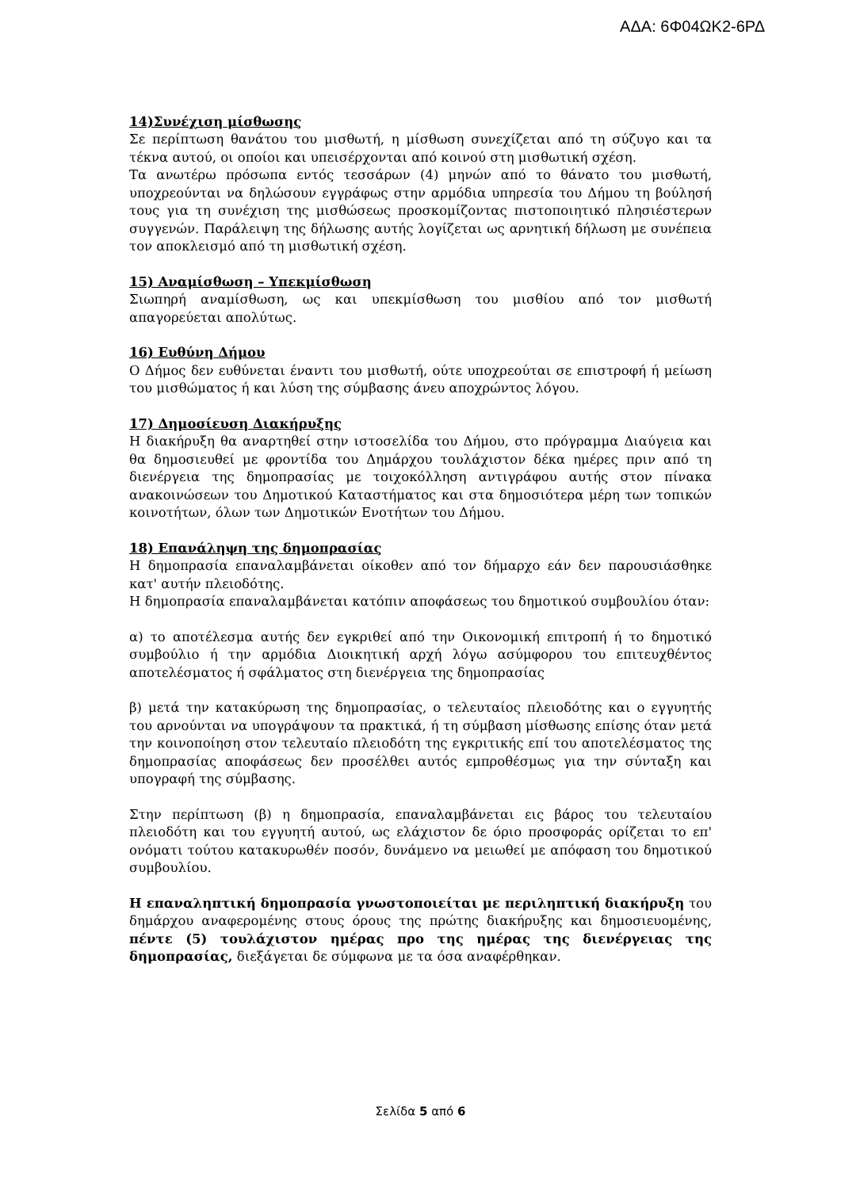ΑΔΑ: 6Φ04ΩΚ2-6ΡΔ
14)Συνέχιση μίσθωσης
Σε περίπτωση θανάτου του μισθωτή, η μίσθωση συνεχίζεται από τη σύζυγο και τα τέκνα αυτού, οι οποίοι και υπεισέρχονται από κοινού στη μισθωτική σχέση.
Τα ανωτέρω πρόσωπα εντός τεσσάρων (4) μηνών από το θάνατο του μισθωτή, υποχρεούνται να δηλώσουν εγγράφως στην αρμόδια υπηρεσία του Δήμου τη βούλησή τους για τη συνέχιση της μισθώσεως προσκομίζοντας πιστοποιητικό πλησιέστερων συγγενών. Παράλειψη της δήλωσης αυτής λογίζεται ως αρνητική δήλωση με συνέπεια τον αποκλεισμό από τη μισθωτική σχέση.
15) Αναμίσθωση – Υπεκμίσθωση
Σιωπηρή αναμίσθωση, ως και υπεκμίσθωση του μισθίου από τον μισθωτή απαγορεύεται απολύτως.
16) Ευθύνη Δήμου
Ο Δήμος δεν ευθύνεται έναντι του μισθωτή, ούτε υποχρεούται σε επιστροφή ή μείωση του μισθώματος ή και λύση της σύμβασης άνευ αποχρώντος λόγου.
17) Δημοσίευση Διακήρυξης
Η διακήρυξη θα αναρτηθεί στην ιστοσελίδα του Δήμου, στο πρόγραμμα Διαύγεια και θα δημοσιευθεί με φροντίδα του Δημάρχου τουλάχιστον δέκα ημέρες πριν από τη διενέργεια της δημοπρασίας με τοιχοκόλληση αντιγράφου αυτής στον πίνακα ανακοινώσεων του Δημοτικού Καταστήματος και στα δημοσιότερα μέρη των τοπικών κοινοτήτων, όλων των Δημοτικών Ενοτήτων του Δήμου.
18) Επανάληψη της δημοπρασίας
Η δημοπρασία επαναλαμβάνεται οίκοθεν από τον δήμαρχο εάν δεν παρουσιάσθηκε κατ' αυτήν πλειοδότης.
Η δημοπρασία επαναλαμβάνεται κατόπιν αποφάσεως του δημοτικού συμβουλίου όταν:
α) το αποτέλεσμα αυτής δεν εγκριθεί από την Οικονομική επιτροπή ή το δημοτικό συμβούλιο ή την αρμόδια Διοικητική αρχή λόγω ασύμφορου του επιτευχθέντος αποτελέσματος ή σφάλματος στη διενέργεια της δημοπρασίας
β) μετά την κατακύρωση της δημοπρασίας, ο τελευταίος πλειοδότης και ο εγγυητής του αρνούνται να υπογράψουν τα πρακτικά, ή τη σύμβαση μίσθωσης επίσης όταν μετά την κοινοποίηση στον τελευταίο πλειοδότη της εγκριτικής επί του αποτελέσματος της δημοπρασίας αποφάσεως δεν προσέλθει αυτός εμπροθέσμως για την σύνταξη και υπογραφή της σύμβασης.
Στην περίπτωση (β) η δημοπρασία, επαναλαμβάνεται εις βάρος του τελευταίου πλειοδότη και του εγγυητή αυτού, ως ελάχιστον δε όριο προσφοράς ορίζεται το επ' ονόματι τούτου κατακυρωθέν ποσόν, δυνάμενο να μειωθεί με απόφαση του δημοτικού συμβουλίου.
Η επαναληπτική δημοπρασία γνωστοποιείται με περιληπτική διακήρυξη του δημάρχου αναφερομένης στους όρους της πρώτης διακήρυξης και δημοσιευομένης, πέντε (5) τουλάχιστον ημέρας προ της ημέρας της διενέργειας της δημοπρασίας, διεξάγεται δε σύμφωνα με τα όσα αναφέρθηκαν.
Σελίδα 5 από 6